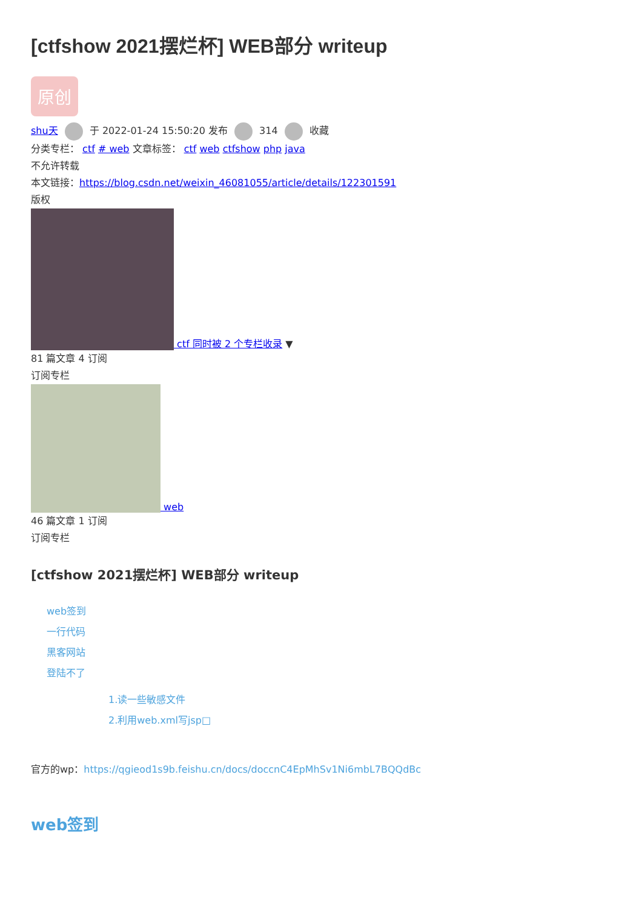[ctfshow 2021摆烂杯] WEB部分 writeup
原创
shu天 于 2022-01-24 15:50:20 发布 314 收藏
分类专栏： ctf # web 文章标签： ctf web ctfshow php java
不允许转载
本文链接：https://blog.csdn.net/weixin_46081055/article/details/122301591
版权
ctf 同时被 2 个专栏收录 ▼
81 篇文章 4 订阅
订阅专栏
web
46 篇文章 1 订阅
订阅专栏
[ctfshow 2021摆烂杯] WEB部分 writeup
web签到
一行代码
黑客网站
登陆不了
1.读一些敏感文件
2.利用web.xml写jsp□
官方的wp：https://qgieod1s9b.feishu.cn/docs/doccnC4EpMhSv1Ni6mbL7BQQdBc
web签到